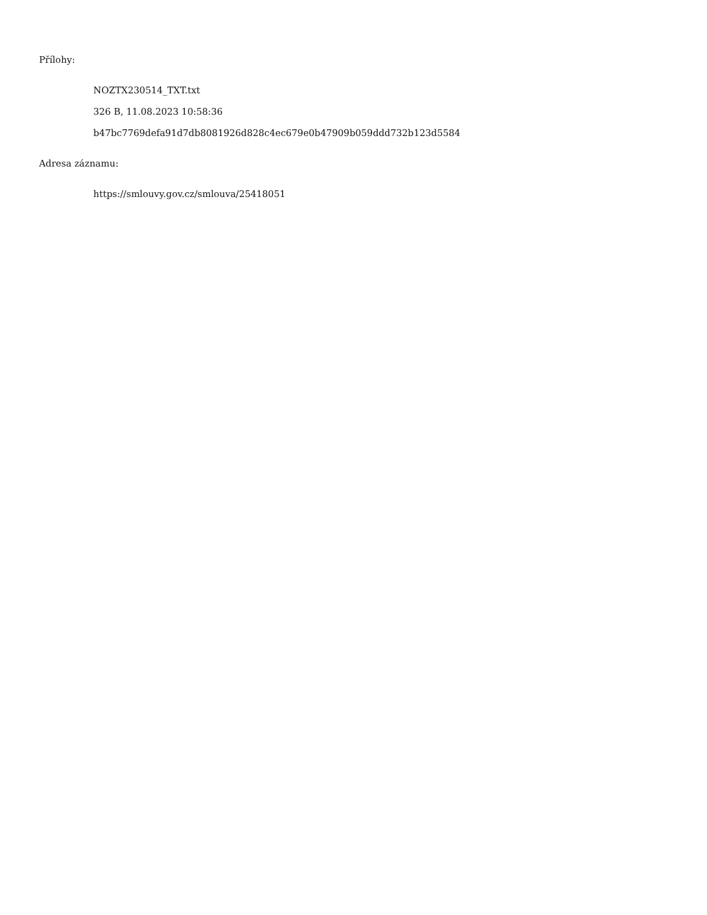Přílohy:
NOZTX230514_TXT.txt
326 B, 11.08.2023 10:58:36
b47bc7769defa91d7db8081926d828c4ec679e0b47909b059ddd732b123d5584
Adresa záznamu:
https://smlouvy.gov.cz/smlouva/25418051